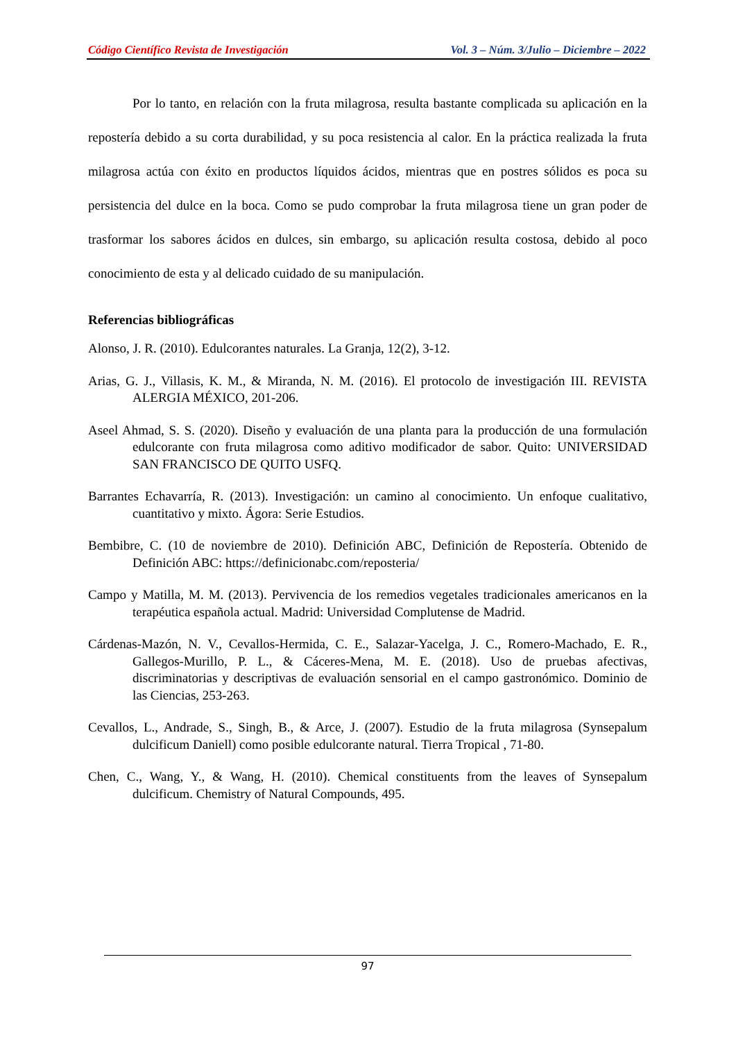Código Científico Revista de Investigación Vol. 3 – Núm. 3/Julio – Diciembre – 2022
Por lo tanto, en relación con la fruta milagrosa, resulta bastante complicada su aplicación en la repostería debido a su corta durabilidad, y su poca resistencia al calor. En la práctica realizada la fruta milagrosa actúa con éxito en productos líquidos ácidos, mientras que en postres sólidos es poca su persistencia del dulce en la boca. Como se pudo comprobar la fruta milagrosa tiene un gran poder de trasformar los sabores ácidos en dulces, sin embargo, su aplicación resulta costosa, debido al poco conocimiento de esta y al delicado cuidado de su manipulación.
Referencias bibliográficas
Alonso, J. R. (2010). Edulcorantes naturales. La Granja, 12(2), 3-12.
Arias, G. J., Villasis, K. M., & Miranda, N. M. (2016). El protocolo de investigación III. REVISTA ALERGIA MÉXICO, 201-206.
Aseel Ahmad, S. S. (2020). Diseño y evaluación de una planta para la producción de una formulación edulcorante con fruta milagrosa como aditivo modificador de sabor. Quito: UNIVERSIDAD SAN FRANCISCO DE QUITO USFQ.
Barrantes Echavarría, R. (2013). Investigación: un camino al conocimiento. Un enfoque cualitativo, cuantitativo y mixto. Ágora: Serie Estudios.
Bembibre, C. (10 de noviembre de 2010). Definición ABC, Definición de Repostería. Obtenido de Definición ABC: https://definicionabc.com/reposteria/
Campo y Matilla, M. M. (2013). Pervivencia de los remedios vegetales tradicionales americanos en la terapéutica española actual. Madrid: Universidad Complutense de Madrid.
Cárdenas-Mazón, N. V., Cevallos-Hermida, C. E., Salazar-Yacelga, J. C., Romero-Machado, E. R., Gallegos-Murillo, P. L., & Cáceres-Mena, M. E. (2018). Uso de pruebas afectivas, discriminatorias y descriptivas de evaluación sensorial en el campo gastronómico. Dominio de las Ciencias, 253-263.
Cevallos, L., Andrade, S., Singh, B., & Arce, J. (2007). Estudio de la fruta milagrosa (Synsepalum dulcificum Daniell) como posible edulcorante natural. Tierra Tropical , 71-80.
Chen, C., Wang, Y., & Wang, H. (2010). Chemical constituents from the leaves of Synsepalum dulcificum. Chemistry of Natural Compounds, 495.
97